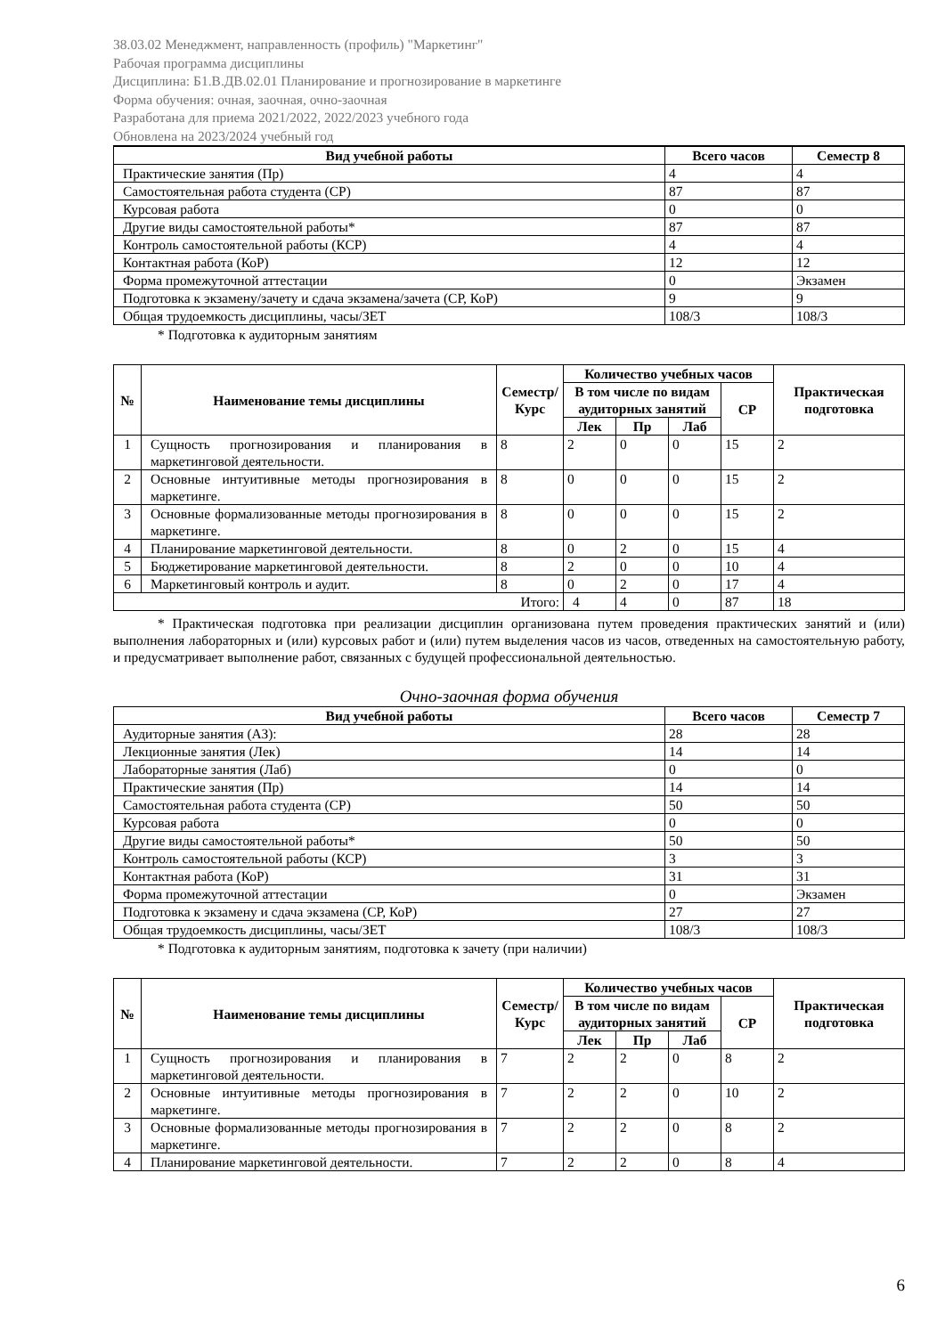38.03.02 Менеджмент, направленность (профиль) "Маркетинг"
Рабочая программа дисциплины
Дисциплина: Б1.В.ДВ.02.01 Планирование и прогнозирование в маркетинге
Форма обучения: очная, заочная, очно-заочная
Разработана для приема 2021/2022, 2022/2023 учебного года
Обновлена на 2023/2024 учебный год
| Вид учебной работы | Всего часов | Семестр 8 |
| --- | --- | --- |
| Практические занятия (Пр) | 4 | 4 |
| Самостоятельная работа студента (СР) | 87 | 87 |
| Курсовая работа | 0 | 0 |
| Другие виды самостоятельной работы* | 87 | 87 |
| Контроль самостоятельной работы (КСР) | 4 | 4 |
| Контактная работа (КоР) | 12 | 12 |
| Форма промежуточной аттестации | 0 | Экзамен |
| Подготовка к экзамену/зачету и сдача экзамена/зачета (СР, КоР) | 9 | 9 |
| Общая трудоемкость дисциплины, часы/ЗЕТ | 108/3 | 108/3 |
* Подготовка к аудиторным занятиям
| № | Наименование темы дисциплины | Семестр/ Курс | Количество учебных часов | | | | Практическая подготовка |
| --- | --- | --- | --- | --- | --- | --- | --- |
| | | | В том числе по видам аудиторных занятий | | | СР | |
| | | | Лек | Пр | Лаб | | |
| 1 | Сущность прогнозирования и планирования в маркетинговой деятельности. | 8 | 2 | 0 | 0 | 15 | 2 |
| 2 | Основные интуитивные методы прогнозирования в маркетинге. | 8 | 0 | 0 | 0 | 15 | 2 |
| 3 | Основные формализованные методы прогнозирования в маркетинге. | 8 | 0 | 0 | 0 | 15 | 2 |
| 4 | Планирование маркетинговой деятельности. | 8 | 0 | 2 | 0 | 15 | 4 |
| 5 | Бюджетирование маркетинговой деятельности. | 8 | 2 | 0 | 0 | 10 | 4 |
| 6 | Маркетинговый контроль и аудит. | 8 | 0 | 2 | 0 | 17 | 4 |
| Итого: | | | 4 | 4 | 0 | 87 | 18 |
* Практическая подготовка при реализации дисциплин организована путем проведения практических занятий и (или) выполнения лабораторных и (или) курсовых работ и (или) путем выделения часов из часов, отведенных на самостоятельную работу, и предусматривает выполнение работ, связанных с будущей профессиональной деятельностью.
Очно-заочная форма обучения
| Вид учебной работы | Всего часов | Семестр 7 |
| --- | --- | --- |
| Аудиторные занятия (АЗ): | 28 | 28 |
| Лекционные занятия (Лек) | 14 | 14 |
| Лабораторные занятия (Лаб) | 0 | 0 |
| Практические занятия (Пр) | 14 | 14 |
| Самостоятельная работа студента (СР) | 50 | 50 |
| Курсовая работа | 0 | 0 |
| Другие виды самостоятельной работы* | 50 | 50 |
| Контроль самостоятельной работы (КСР) | 3 | 3 |
| Контактная работа (КоР) | 31 | 31 |
| Форма промежуточной аттестации | 0 | Экзамен |
| Подготовка к экзамену и сдача экзамена (СР, КоР) | 27 | 27 |
| Общая трудоемкость дисциплины, часы/ЗЕТ | 108/3 | 108/3 |
* Подготовка к аудиторным занятиям, подготовка к зачету (при наличии)
| № | Наименование темы дисциплины | Семестр/ Курс | Количество учебных часов | | | | Практическая подготовка |
| --- | --- | --- | --- | --- | --- | --- | --- |
| | | | В том числе по видам аудиторных занятий | | | СР | |
| | | | Лек | Пр | Лаб | | |
| 1 | Сущность прогнозирования и планирования в маркетинговой деятельности. | 7 | 2 | 2 | 0 | 8 | 2 |
| 2 | Основные интуитивные методы прогнозирования в маркетинге. | 7 | 2 | 2 | 0 | 10 | 2 |
| 3 | Основные формализованные методы прогнозирования в маркетинге. | 7 | 2 | 2 | 0 | 8 | 2 |
| 4 | Планирование маркетинговой деятельности. | 7 | 2 | 2 | 0 | 8 | 4 |
6